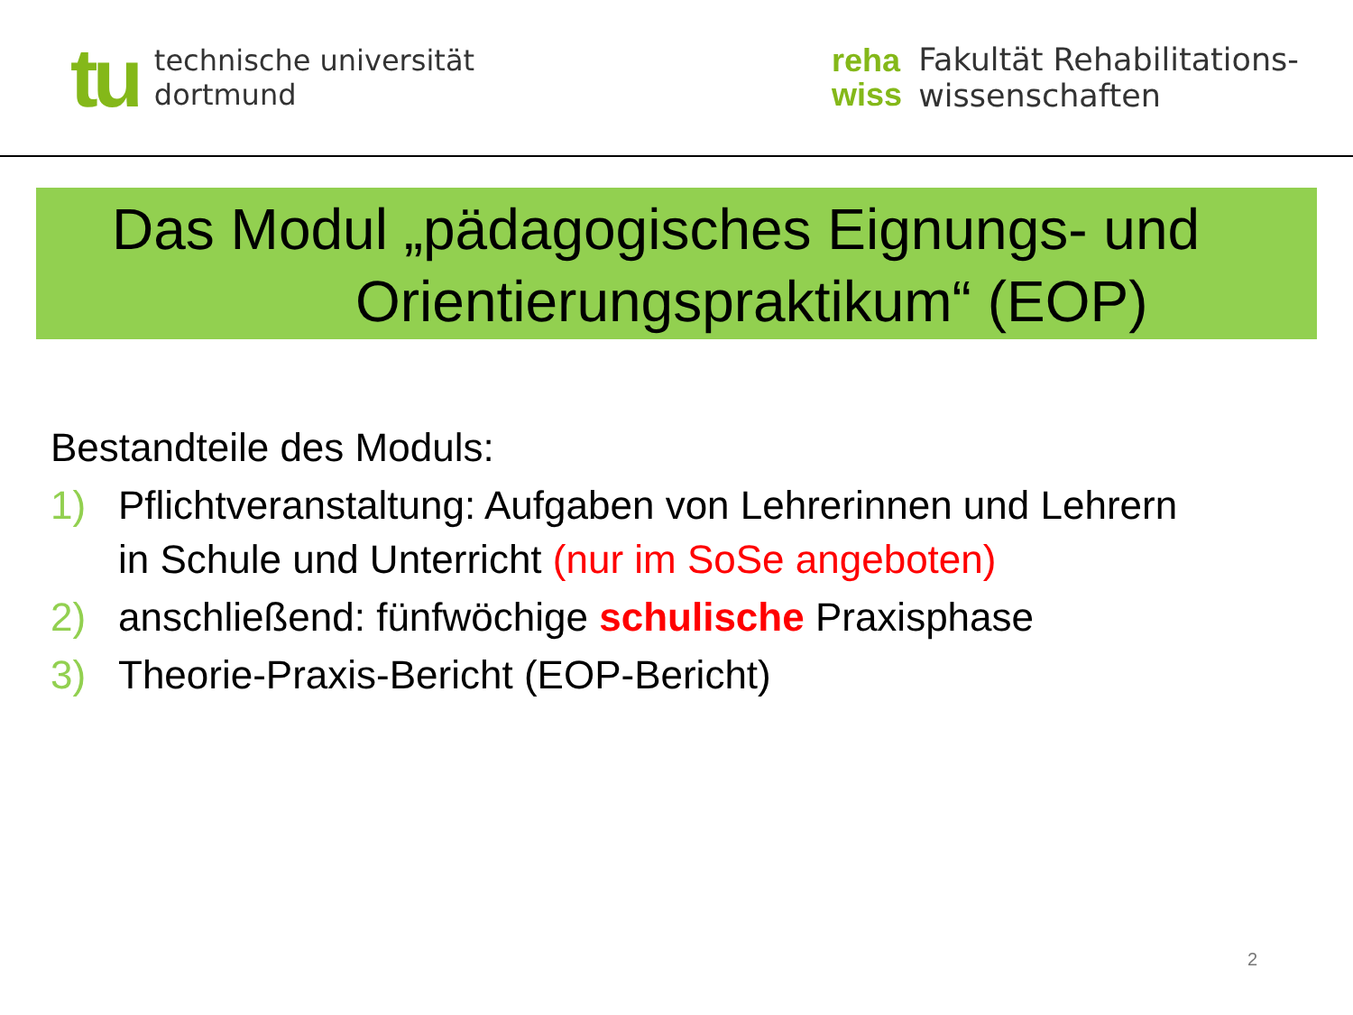tu
technische universität
dortmund
reha
wiss
Fakultät Rehabilitations-
wissenschaften
Das Modul „pädagogisches Eignungs- und
Orientierungspraktikum“ (EOP)
Bestandteile des Moduls:
1) Pflichtveranstaltung: Aufgaben von Lehrerinnen und Lehrern
in Schule und Unterricht (nur im SoSe angeboten)
2) anschließend: fünfwöchige schulische Praxisphase
3) Theorie-Praxis-Bericht (EOP-Bericht)
2